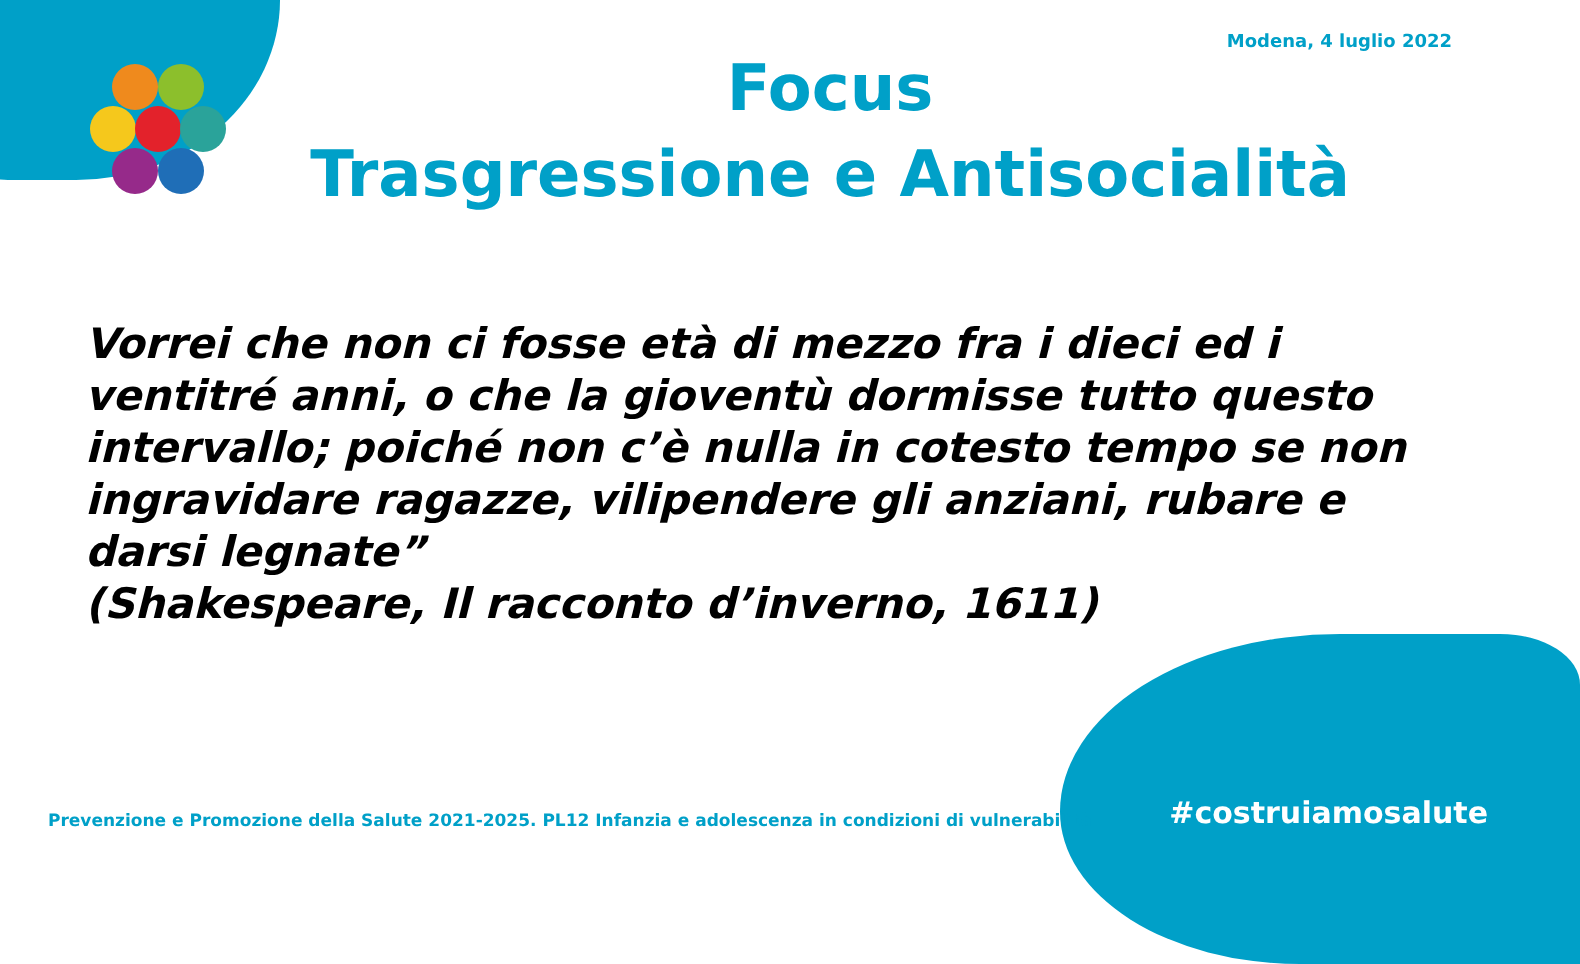Modena, 4 luglio 2022
Focus
Trasgressione e Antisocialità
Vorrei che non ci fosse età di mezzo fra i dieci ed i ventitré anni, o che la gioventù dormisse tutto questo intervallo; poiché non c’è nulla in cotesto tempo se non ingravidare ragazze, vilipendere gli anziani, rubare e darsi legnate”
(Shakespeare, Il racconto d’inverno, 1611)
Prevenzione e Promozione della Salute 2021-2025. PL12 Infanzia e adolescenza in condizioni di vulnerabilità
#costruiamosalute